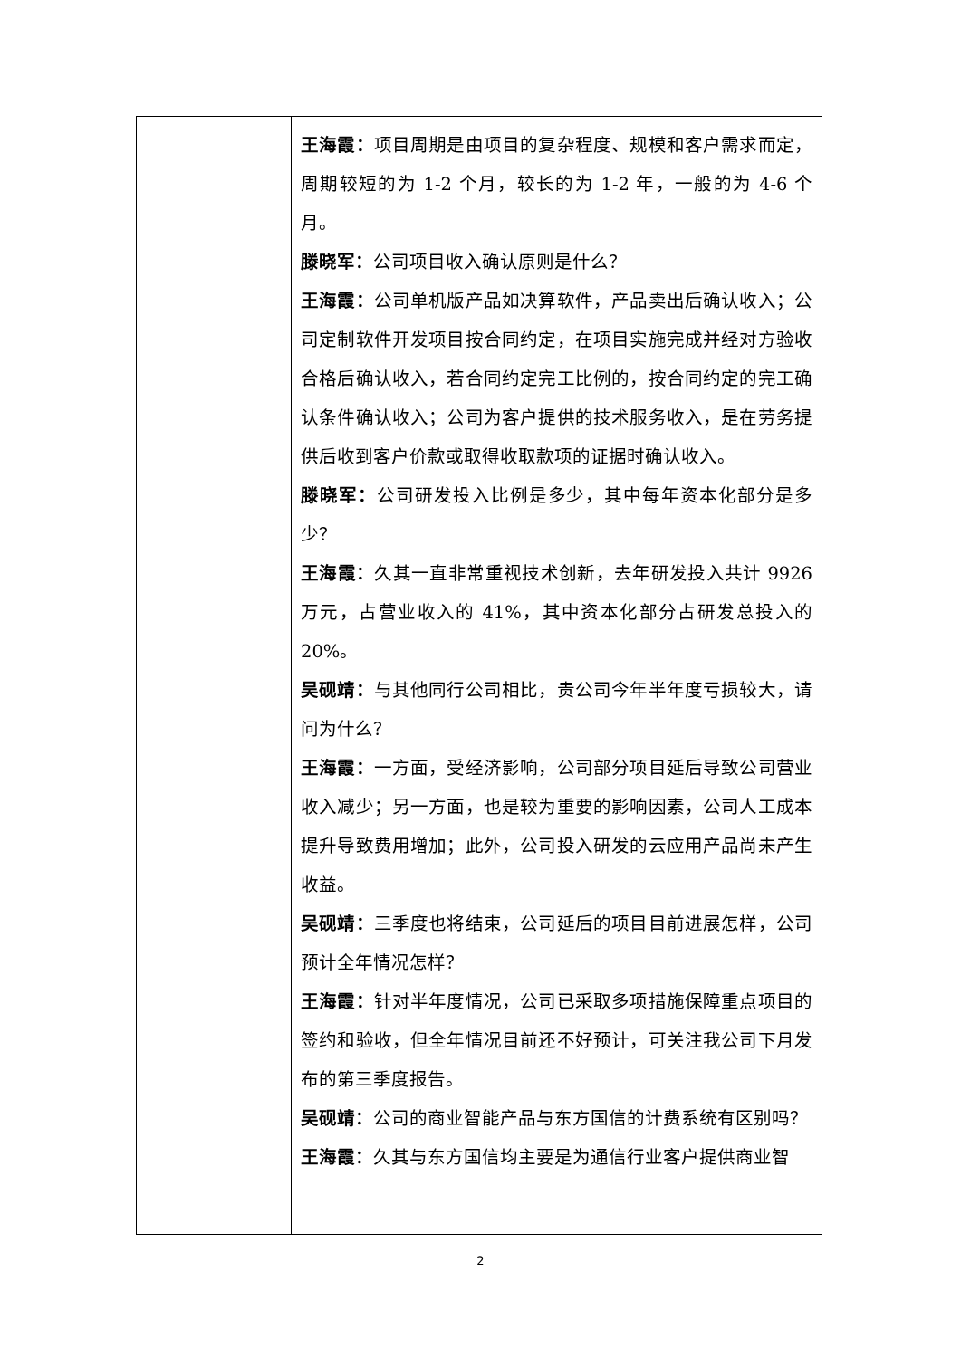| | 王海霞： 项目周期是由项目的复杂程度、规模和客户需求而定，周期较短的为 1-2 个月，较长的为 1-2 年，一般的为 4-6 个月。 滕晓军： 公司项目收入确认原则是什么？ 王海霞： 公司单机版产品如决算软件，产品卖出后确认收入；公司定制软件开发项目按合同约定，在项目实施完成并经对方验收合格后确认收入，若合同约定完工比例的，按合同约定的完工确认条件确认收入；公司为客户提供的技术服务收入，是在劳务提供后收到客户价款或取得收取款项的证据时确认收入。 滕晓军： 公司研发投入比例是多少，其中每年资本化部分是多少？ 王海霞： 久其一直非常重视技术创新，去年研发投入共计 9926 万元，占营业收入的 41%，其中资本化部分占研发总投入的 20%。 吴砚靖： 与其他同行公司相比，贵公司今年半年度亏损较大，请问为什么？ 王海霞： 一方面，受经济影响，公司部分项目延后导致公司营业收入减少；另一方面，也是较为重要的影响因素，公司人工成本提升导致费用增加；此外，公司投入研发的云应用产品尚未产生收益。 吴砚靖： 三季度也将结束，公司延后的项目目前进展怎样，公司预计全年情况怎样？ 王海霞： 针对半年度情况，公司已采取多项措施保障重点项目的签约和验收，但全年情况目前还不好预计，可关注我公司下月发布的第三季度报告。 吴砚靖： 公司的商业智能产品与东方国信的计费系统有区别吗？ 王海霞： 久其与东方国信均主要是为通信行业客户提供商业智 |
2